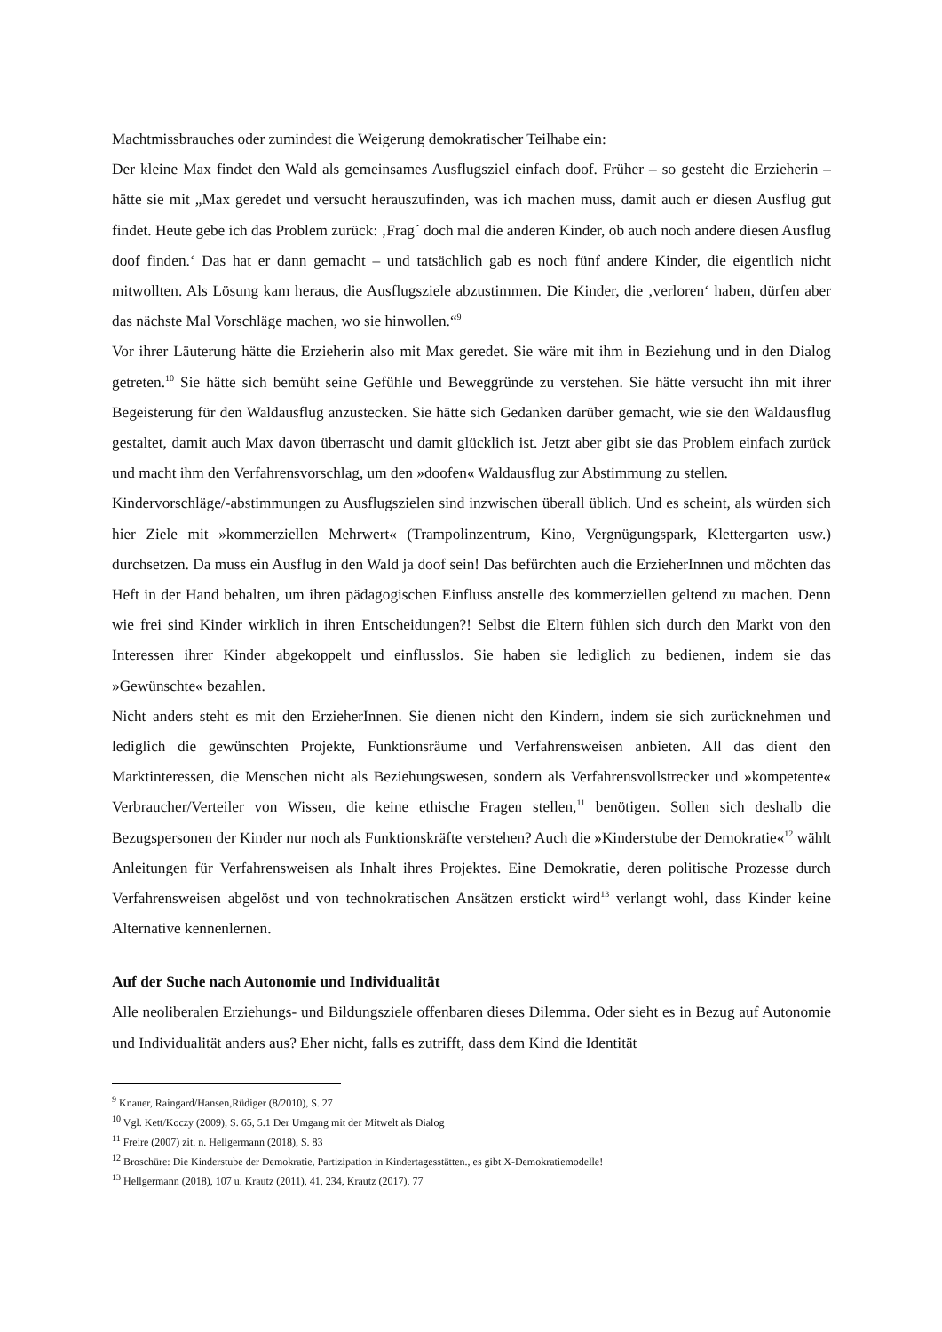Machtmissbrauches oder zumindest die Weigerung demokratischer Teilhabe ein:
Der kleine Max findet den Wald als gemeinsames Ausflugsziel einfach doof. Früher – so gesteht die Erzieherin – hätte sie mit „Max geredet und versucht herauszufinden, was ich machen muss, damit auch er diesen Ausflug gut findet. Heute gebe ich das Problem zurück: ‚Frag´ doch mal die anderen Kinder, ob auch noch andere diesen Ausflug doof finden.‘ Das hat er dann gemacht – und tatsächlich gab es noch fünf andere Kinder, die eigentlich nicht mitwollten. Als Lösung kam heraus, die Ausflugsziele abzustimmen. Die Kinder, die ‚verloren‘ haben, dürfen aber das nächste Mal Vorschläge machen, wo sie hinwollen.“<sup>9</sup>
Vor ihrer Läuterung hätte die Erzieherin also mit Max geredet. Sie wäre mit ihm in Beziehung und in den Dialog getreten.<sup>10</sup> Sie hätte sich bemüht seine Gefühle und Beweggründe zu verstehen. Sie hätte versucht ihn mit ihrer Begeisterung für den Waldausflug anzustecken. Sie hätte sich Gedanken darüber gemacht, wie sie den Waldausflug gestaltet, damit auch Max davon überrascht und damit glücklich ist. Jetzt aber gibt sie das Problem einfach zurück und macht ihm den Verfahrensvorschlag, um den »doofen« Waldausflug zur Abstimmung zu stellen.
Kindervorschläge/-abstimmungen zu Ausflugszielen sind inzwischen überall üblich. Und es scheint, als würden sich hier Ziele mit »kommerziellen Mehrwert« (Trampolinzentrum, Kino, Vergnügungspark, Klettergarten usw.) durchsetzen. Da muss ein Ausflug in den Wald ja doof sein! Das befürchten auch die ErzieherInnen und möchten das Heft in der Hand behalten, um ihren pädagogischen Einfluss anstelle des kommerziellen geltend zu machen. Denn wie frei sind Kinder wirklich in ihren Entscheidungen?! Selbst die Eltern fühlen sich durch den Markt von den Interessen ihrer Kinder abgekoppelt und einflusslos. Sie haben sie lediglich zu bedienen, indem sie das »Gewünschte« bezahlen.
Nicht anders steht es mit den ErzieherInnen. Sie dienen nicht den Kindern, indem sie sich zurücknehmen und lediglich die gewünschten Projekte, Funktionsräume und Verfahrensweisen anbieten. All das dient den Marktinteressen, die Menschen nicht als Beziehungswesen, sondern als Verfahrensvollstrecker und »kompetente« Verbraucher/Verteiler von Wissen, die keine ethische Fragen stellen,<sup>11</sup> benötigen. Sollen sich deshalb die Bezugspersonen der Kinder nur noch als Funktionskräfte verstehen? Auch die »Kinderstube der Demokratie«<sup>12</sup> wählt Anleitungen für Verfahrensweisen als Inhalt ihres Projektes. Eine Demokratie, deren politische Prozesse durch Verfahrensweisen abgelöst und von technokratischen Ansätzen erstickt wird<sup>13</sup> verlangt wohl, dass Kinder keine Alternative kennenlernen.
Auf der Suche nach Autonomie und Individualität
Alle neoliberalen Erziehungs- und Bildungsziele offenbaren dieses Dilemma. Oder sieht es in Bezug auf Autonomie und Individualität anders aus? Eher nicht, falls es zutrifft, dass dem Kind die Identität
<sup>9</sup> Knauer, Raingard/Hansen,Rüdiger (8/2010), S. 27
<sup>10</sup> Vgl. Kett/Koczy (2009), S. 65, 5.1 Der Umgang mit der Mitwelt als Dialog
<sup>11</sup> Freire (2007) zit. n. Hellgermann (2018), S. 83
<sup>12</sup> Broschüre: Die Kinderstube der Demokratie, Partizipation in Kindertagesstätten., es gibt X-Demokratiemodelle!
<sup>13</sup> Hellgermann (2018), 107 u. Krautz (2011), 41, 234, Krautz (2017), 77